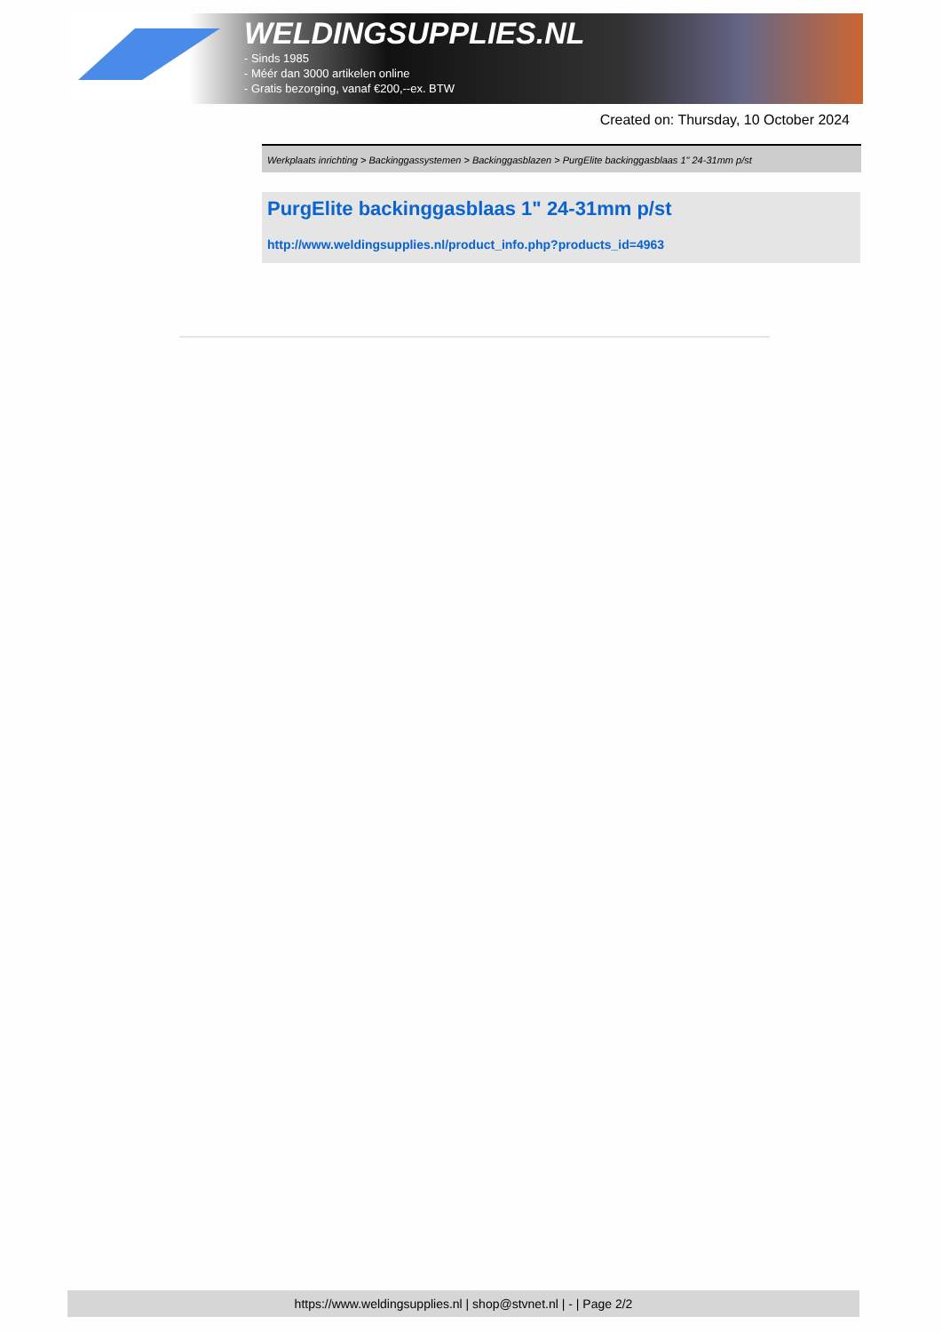WELDINGSUPPLIES.NL
- Sinds 1985
- Méér dan 3000 artikelen online
- Gratis bezorging, vanaf €200,--ex. BTW
Created on: Thursday, 10 October 2024
Werkplaats inrichting > Backinggassystemen > Backinggasblazen > PurgElite backinggasblaas 1" 24-31mm p/st
PurgElite backinggasblaas 1" 24-31mm p/st
http://www.weldingsupplies.nl/product_info.php?products_id=4963
https://www.weldingsupplies.nl | shop@stvnet.nl | - | Page 2/2